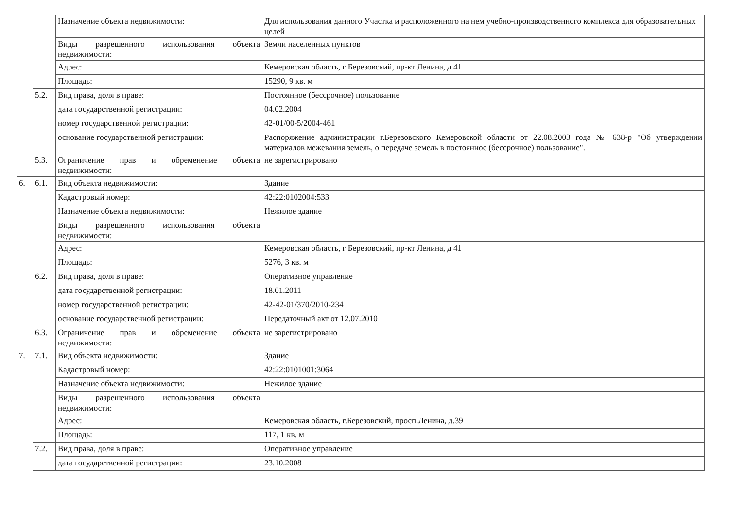| | | Назначение объекта недвижимости: | Для использования данного Участка и расположенного на нем учебно-производственного комплекса для образовательных целей |
| | | Виды разрешенного использования объекта недвижимости: | Земли населенных пунктов |
| | | Адрес: | Кемеровская область, г Березовский, пр-кт Ленина, д 41 |
| | | Площадь: | 15290, 9 кв. м |
| | 5.2. | Вид права, доля в праве: | Постоянное (бессрочное) пользование |
| | | дата государственной регистрации: | 04.02.2004 |
| | | номер государственной регистрации: | 42-01/00-5/2004-461 |
| | | основание государственной регистрации: | Распоряжение администрации г.Березовского Кемеровской области от 22.08.2003 года № 638-р "Об утверждении материалов межевания земель, о передаче земель в постоянное (бессрочное) пользование". |
| | 5.3. | Ограничение прав и обременение объекта недвижимости: | не зарегистрировано |
| 6. | 6.1. | Вид объекта недвижимости: | Здание |
| | | Кадастровый номер: | 42:22:0102004:533 |
| | | Назначение объекта недвижимости: | Нежилое здание |
| | | Виды разрешенного использования объекта недвижимости: | |
| | | Адрес: | Кемеровская область, г Березовский, пр-кт Ленина, д 41 |
| | | Площадь: | 5276, 3 кв. м |
| | 6.2. | Вид права, доля в праве: | Оперативное управление |
| | | дата государственной регистрации: | 18.01.2011 |
| | | номер государственной регистрации: | 42-42-01/370/2010-234 |
| | | основание государственной регистрации: | Передаточный акт от 12.07.2010 |
| | 6.3. | Ограничение прав и обременение объекта недвижимости: | не зарегистрировано |
| 7. | 7.1. | Вид объекта недвижимости: | Здание |
| | | Кадастровый номер: | 42:22:0101001:3064 |
| | | Назначение объекта недвижимости: | Нежилое здание |
| | | Виды разрешенного использования объекта недвижимости: | |
| | | Адрес: | Кемеровская область, г.Березовский, просп.Ленина, д.39 |
| | | Площадь: | 117, 1 кв. м |
| | 7.2. | Вид права, доля в праве: | Оперативное управление |
| | | дата государственной регистрации: | 23.10.2008 |